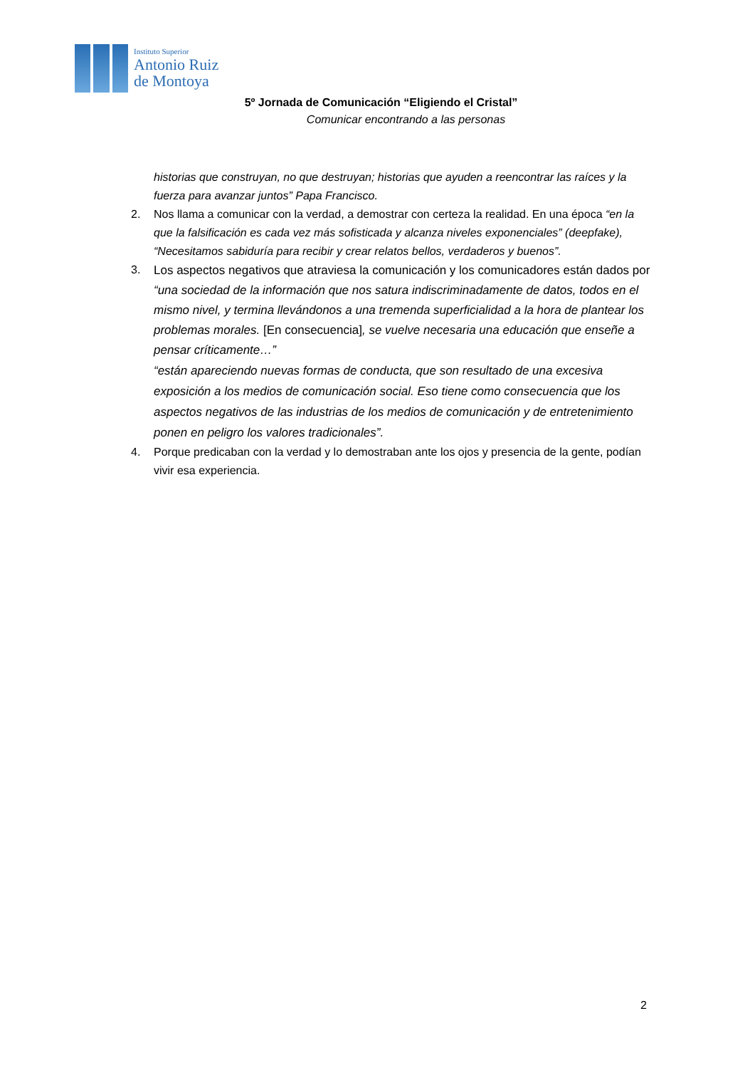Instituto Superior
Antonio Ruiz
de Montoya
5º Jornada de Comunicación “Eligiendo el Cristal”
Comunicar encontrando a las personas
historias que construyan, no que destruyan; historias que ayuden a reencontrar las raíces y la fuerza para avanzar juntos” Papa Francisco.
2. Nos llama a comunicar con la verdad, a demostrar con certeza la realidad. En una época “en la que la falsificación es cada vez más sofisticada y alcanza niveles exponenciales” (deepfake), “Necesitamos sabiduría para recibir y crear relatos bellos, verdaderos y buenos”.
3.
Los aspectos negativos que atraviesa la comunicación y los comunicadores están dados por “una sociedad de la información que nos satura indiscriminadamente de datos, todos en el mismo nivel, y termina llevándonos a una tremenda superficialidad a la hora de plantear los problemas morales. [En consecuencia], se vuelve necesaria una educación que enseñe a pensar críticamente…”
“están apareciendo nuevas formas de conducta, que son resultado de una excesiva exposición a los medios de comunicación social. Eso tiene como consecuencia que los aspectos negativos de las industrias de los medios de comunicación y de entretenimiento ponen en peligro los valores tradicionales”.
4. Porque predicaban con la verdad y lo demostraban ante los ojos y presencia de la gente, podían vivir esa experiencia.
2